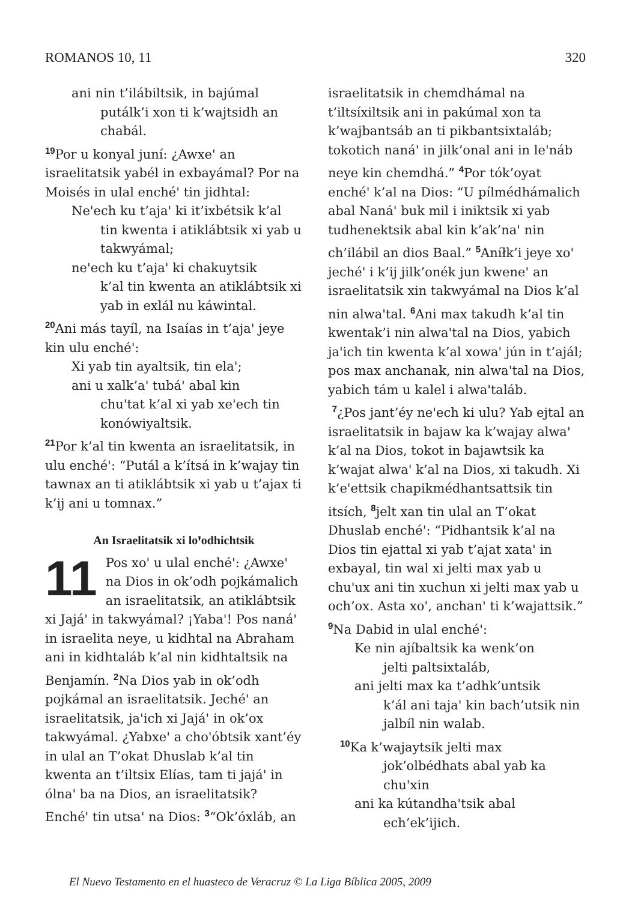ROMANOS 10, 11 320
ani nin t’ilábiltsik, in bajúmal
putálk’i xon ti k’wajtsidh an chabál.
<sup>19</sup> Por u konyal juní: ¿Awxeꞌ an israelitatsik yabél in exbayámal? Por na Moisés in ulal enchéꞌ tin jidhtal:
Neꞌech ku t’ajaꞌ ki it’ixbétsik k’al
tin kwenta i atiklábtsik xi yab u takwyámal;
neꞌech ku t’ajaꞌ ki chakuytsik
k’al tin kwenta an atiklábtsik xi yab in exlál nu káwintal.
<sup>20</sup> Ani más tayíl, na Isaías in t’ajaꞌ jeye kin ulu enchéꞌ:
Xi yab tin ayaltsik, tin elaꞌ;
ani u xalk’aꞌ tubáꞌ abal kin
chuꞌtat k’al xi yab xeꞌech tin konówiyaltsik.
<sup>21</sup> Por k’al tin kwenta an israelitatsik, in ulu enchéꞌ: “Putál a k’ítsá in k’wajay tin tawnax an ti atiklábtsik xi yab u t’ajax ti k’ij ani u tomnax.”
An Israelitatsik xi loꞌodhichtsik
11 Pos xoꞌ u ulal enchéꞌ: ¿Awxeꞌ na Dios in ok’odh pojkámalich an israelitatsik, an atiklábtsik xi Jajáꞌ in takwyámal? ¡Yabaꞌ! Pos nanáꞌ in israelita neye, u kidhtal na Abraham ani in kidhtaláb k’al nin kidhtaltsik na Benjamín. <sup>2</sup>Na Dios yab in ok’odh pojkámal an israelitatsik. Jechéꞌ an israelitatsik, jaꞌich xi Jajáꞌ in ok’ox takwyámal. ¿Yabxeꞌ a choꞌóbtsik xant’éy in ulal an T’okat Dhuslab k’al tin kwenta an t’iltsix Elías, tam ti jajáꞌ in ólnaꞌ ba na Dios, an israelitatsik? Enchéꞌ tin utsaꞌ na Dios: <sup>3</sup>“Ok’óxláb, an
israelitatsik in chemdhámal na t’iltsíxiltsik ani in pakúmal xon ta k’wajbantsáb an ti pikbantsixtaláb; tokotich nanáꞌ in jilk’onal ani in leꞌnáb neye kin chemdhá.” <sup>4</sup>Por tók’oyat enchéꞌ k’al na Dios: “U pílmédhámalich abal Nanáꞌ buk mil i iniktsik xi yab tudhenektsik abal kin k’ak’naꞌ nin ch’ilábil an dios Baal.” <sup>5</sup>Aníłk’i jeye xoꞌ jechéꞌ i k’ij jilk’onék jun kweneꞌ an israelitatsik xin takwyámal na Dios k’al nin alwaꞌtal. <sup>6</sup>Ani max takudh k’al tin kwentak’i nin alwaꞌtal na Dios, yabich jaꞌich tin kwenta k’al xowaꞌ jún in t’ajál; pos max anchanak, nin alwaꞌtal na Dios, yabich tám u kalel i alwaꞌtaláb.
<sup>7</sup>¿Pos jant’éy neꞌech ki ulu? Yab ejtal an israelitatsik in bajaw ka k’wajay alwaꞌ k’al na Dios, tokot in bajawtsik ka k’wajat alwaꞌ k’al na Dios, xi takudh. Xi k’eꞌettsik chapikmédhantsattsik tin itsích, <sup>8</sup>jelt xan tin ulal an T’okat Dhuslab enchéꞌ: “Pidhantsik k’al na Dios tin ejattal xi yab t’ajat xataꞌ in exbayal, tin wal xi jelti max yab u chuꞌux ani tin xuchun xi jelti max yab u och’ox. Asta xoꞌ, anchanꞌ ti k’wajattsik.” <sup>9</sup>Na Dabid in ulal enchéꞌ:
Ke nin ajíbaltsik ka wenk’on
jelti paltsixtaláb,
ani jelti max ka t’adhk’untsik
k’ál ani tajaꞌ kin bach’utsik nin jalbíl nin walab.
<sup>10</sup> Ka k’wajaytsik jelti max
jok’olbédhats abal yab ka chuꞌxin
ani ka kútandhaꞌtsik abal
ech’ek’ijich.
El Nuevo Testamento en el huasteco de Veracruz © La Liga Bíblica 2005, 2009